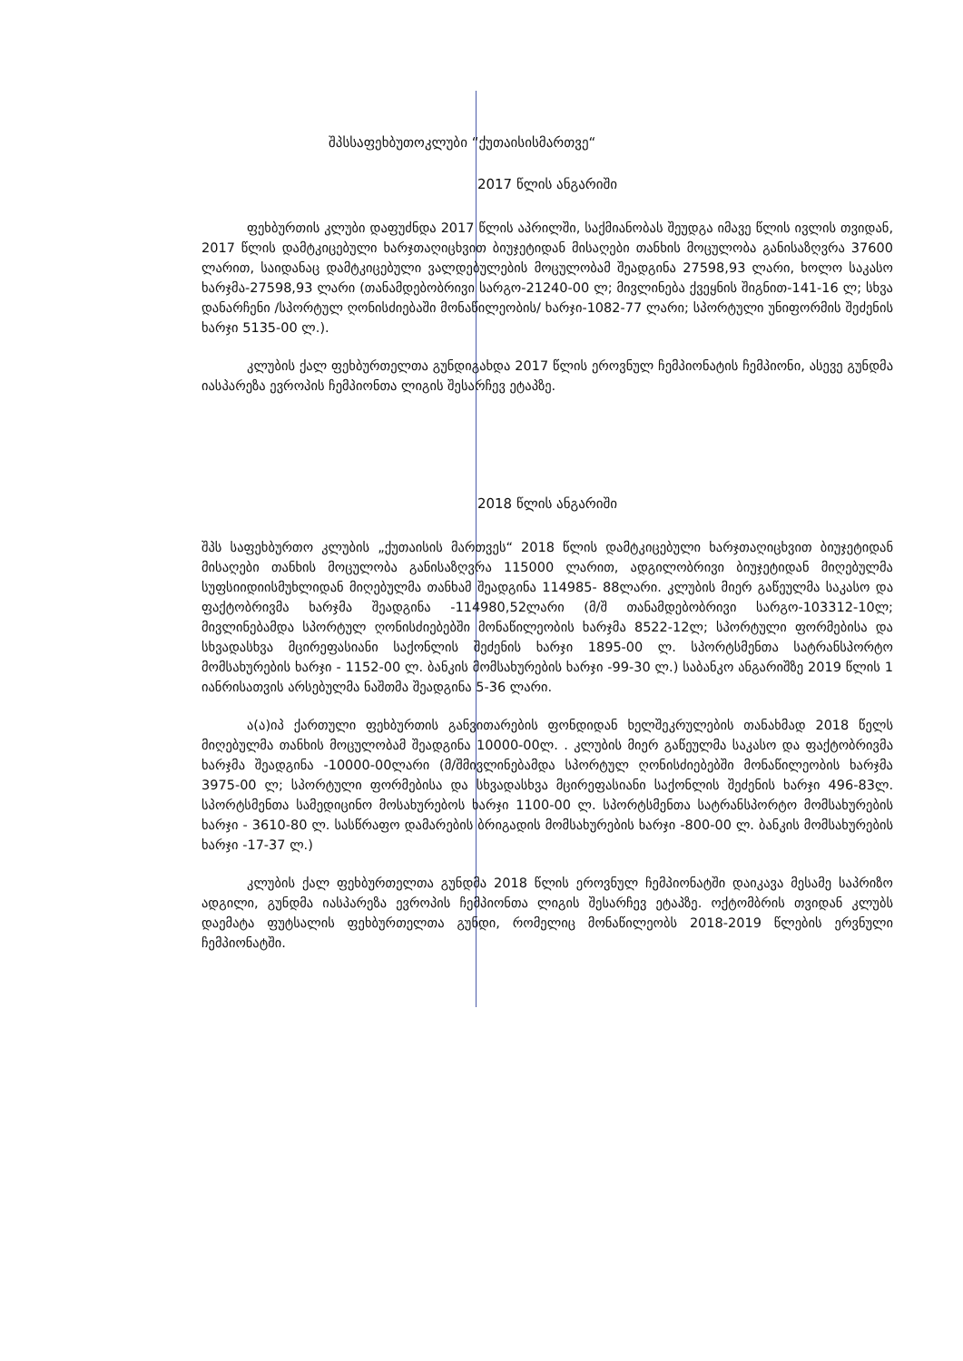შპსსაფეხბუთოკლუბი “ქუთაისისმართვე“
2017 წლის ანგარიში
ფეხბურთის კლუბი დაფუძნდა 2017 წლის აპრილში, საქმიანობას შეუდგა იმავე წლის ივლის თვიდან, 2017 წლის დამტკიცებული ხარჯთაღიცხვით ბიუჯეტიდან მისაღები თანხის მოცულობა განისაზღვრა 37600 ლარით, საიდანაც დამტკიცებული ვალდებულების მოცულობამ შეადგინა 27598,93 ლარი, ხოლო საკასო ხარჯმა-27598,93 ლარი (თანამდებობრივი სარგო-21240-00 ლ; მივლინება ქვეყნის შიგნით-141-16 ლ; სხვა დანარჩენი /სპორტულ ღონისძიებაში მონაწილეობის/ ხარჯი-1082-77 ლარი; სპორტული უნიფორმის შეძენის ხარჯი 5135-00 ლ.).
კლუბის ქალ ფეხბურთელთა გუნდიგახდა 2017 წლის ეროვნულ ჩემპიონატის ჩემპიონი, ასევე გუნდმა იასპარეზა ევროპის ჩემპიონთა ლიგის შესარჩევ ეტაპზე.
2018 წლის ანგარიში
შპს საფეხბურთო კლუბის „ქუთაისის მართვეს“ 2018 წლის დამტკიცებული ხარჯთაღიცხვით ბიუჯეტიდან მისაღები თანხის მოცულობა განისაზღვრა 115000 ლარით, ადგილობრივი ბიუჯეტიდან მიღებულმა სუფსიიდიისმუხლიდან მიღებულმა თანხამ შეადგინა 114985- 88ლარი. კლუბის მიერ გაწეულმა საკასო და ფაქტობრივმა ხარჯმა შეადგინა -114980,52ლარი (მ/შ თანამდებობრივი სარგო-103312-10ლ; მივლინებამდა სპორტულ ღონისძიებებში მონაწილეობის ხარჯმა 8522-12ლ; სპორტული ფორმებისა და სხვადასხვა მცირეფასიანი საქონლის შეძენის ხარჯი 1895-00 ლ. სპორტსმენთა სატრანსპორტო მომსახურების ხარჯი - 1152-00 ლ. ბანკის მომსახურების ხარჯი -99-30 ლ.) საბანკო ანგარიშზე 2019 წლის 1 იანრისათვის არსებულმა ნაშთმა შეადგინა 5-36 ლარი.
ა(ა)იპ ქართული ფეხბურთის განვითარების ფონდიდან ხელშეკრულების თანახმად 2018 წელს მიღებულმა თანხის მოცულობამ შეადგინა 10000-00ლ. . კლუბის მიერ გაწეულმა საკასო და ფაქტობრივმა ხარჯმა შეადგინა -10000-00ლარი (მ/შმივლინებამდა სპორტულ ღონისძიებებში მონაწილეობის ხარჯმა 3975-00 ლ; სპორტული ფორმებისა და სხვადასხვა მცირეფასიანი საქონლის შეძენის ხარჯი 496-83ლ. სპორტსმენთა სამედიცინო მოსახურებოს ხარჯი 1100-00 ლ. სპორტსმენთა სატრანსპორტო მომსახურების ხარჯი - 3610-80 ლ. სასწრაფო დამარების ბრიგადის მომსახურების ხარჯი -800-00 ლ. ბანკის მომსახურების ხარჯი -17-37 ლ.)
კლუბის ქალ ფეხბურთელთა გუნდმა 2018 წლის ეროვნულ ჩემპიონატში დაიკავა მესამე საპრიზო ადგილი, გუნდმა იასპარეზა ევროპის ჩემპიონთა ლიგის შესარჩევ ეტაპზე. ოქტომბრის თვიდან კლუბს დაემატა ფუტსალის ფეხბურთელთა გუნდი, რომელიც მონაწილეობს 2018-2019 წლების ერვნული ჩემპიონატში.